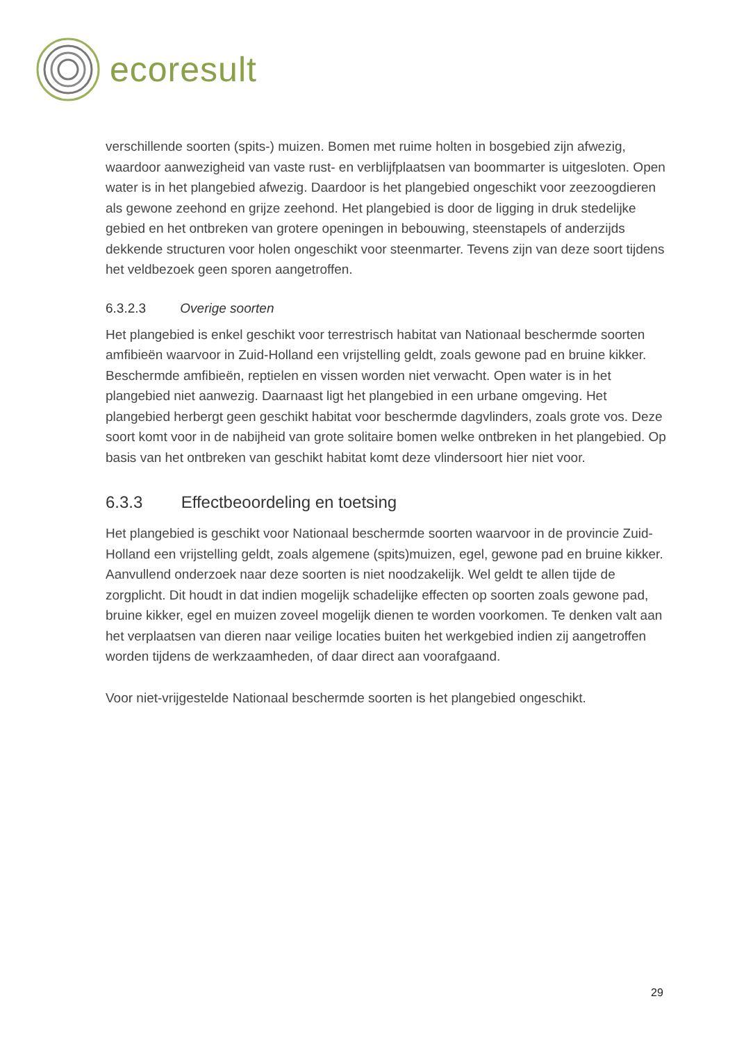ecoresult
verschillende soorten (spits-) muizen. Bomen met ruime holten in bosgebied zijn afwezig, waardoor aanwezigheid van vaste rust- en verblijfplaatsen van boommarter is uitgesloten. Open water is in het plangebied afwezig. Daardoor is het plangebied ongeschikt voor zeezoogdieren als gewone zeehond en grijze zeehond. Het plangebied is door de ligging in druk stedelijke gebied en het ontbreken van grotere openingen in bebouwing, steenstapels of anderzijds dekkende structuren voor holen ongeschikt voor steenmarter. Tevens zijn van deze soort tijdens het veldbezoek geen sporen aangetroffen.
6.3.2.3 Overige soorten
Het plangebied is enkel geschikt voor terrestrisch habitat van Nationaal beschermde soorten amfibieën waarvoor in Zuid-Holland een vrijstelling geldt, zoals gewone pad en bruine kikker. Beschermde amfibieën, reptielen en vissen worden niet verwacht. Open water is in het plangebied niet aanwezig. Daarnaast ligt het plangebied in een urbane omgeving. Het plangebied herbergt geen geschikt habitat voor beschermde dagvlinders, zoals grote vos. Deze soort komt voor in de nabijheid van grote solitaire bomen welke ontbreken in het plangebied. Op basis van het ontbreken van geschikt habitat komt deze vlindersoort hier niet voor.
6.3.3 Effectbeoordeling en toetsing
Het plangebied is geschikt voor Nationaal beschermde soorten waarvoor in de provincie Zuid-Holland een vrijstelling geldt, zoals algemene (spits)muizen, egel, gewone pad en bruine kikker. Aanvullend onderzoek naar deze soorten is niet noodzakelijk. Wel geldt te allen tijde de zorgplicht. Dit houdt in dat indien mogelijk schadelijke effecten op soorten zoals gewone pad, bruine kikker, egel en muizen zoveel mogelijk dienen te worden voorkomen. Te denken valt aan het verplaatsen van dieren naar veilige locaties buiten het werkgebied indien zij aangetroffen worden tijdens de werkzaamheden, of daar direct aan voorafgaand.
Voor niet-vrijgestelde Nationaal beschermde soorten is het plangebied ongeschikt.
29